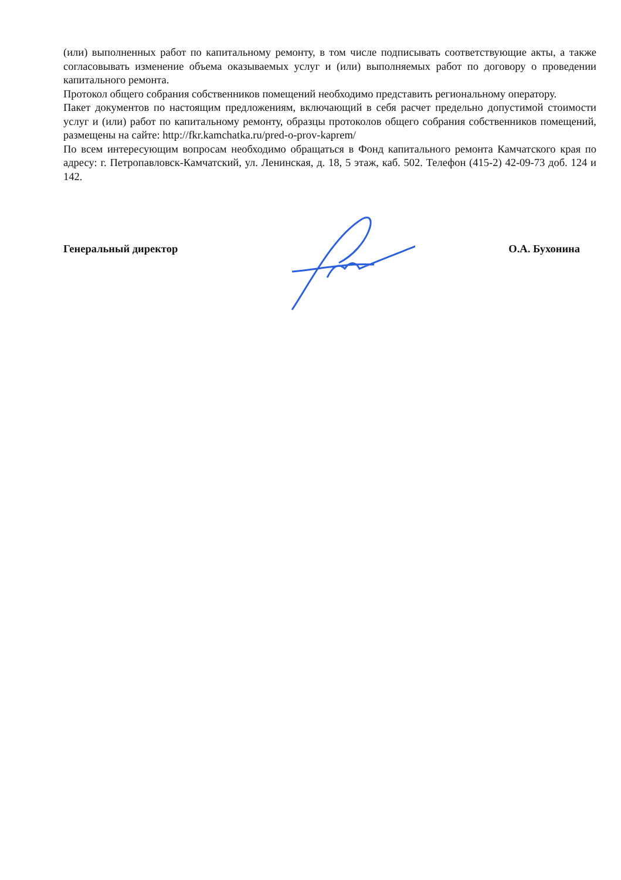(или) выполненных работ по капитальному ремонту, в том числе подписывать соответствующие акты, а также согласовывать изменение объема оказываемых услуг и (или) выполняемых работ по договору о проведении капитального ремонта.
Протокол общего собрания собственников помещений необходимо представить региональному оператору.
Пакет документов по настоящим предложениям, включающий в себя расчет предельно допустимой стоимости услуг и (или) работ по капитальному ремонту, образцы протоколов общего собрания собственников помещений, размещены на сайте: http://fkr.kamchatka.ru/pred-o-prov-kaprem/
По всем интересующим вопросам необходимо обращаться в Фонд капитального ремонта Камчатского края по адресу: г. Петропавловск-Камчатский, ул. Ленинская, д. 18, 5 этаж, каб. 502. Телефон (415-2) 42-09-73 доб. 124 и 142.
Генеральный директор О.А. Бухонина